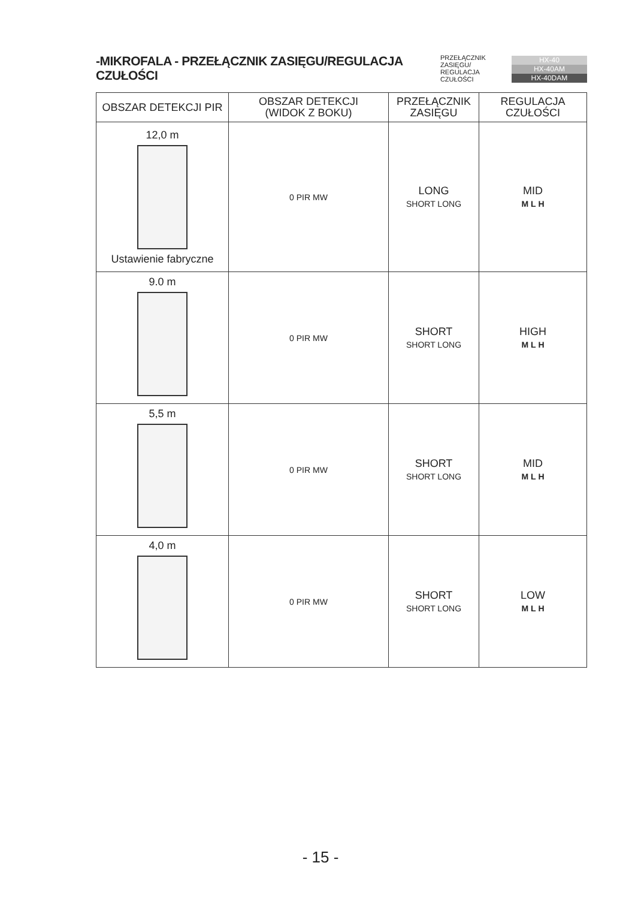-MIKROFALA - PRZEŁĄCZNIK ZASIĘGU/REGULACJA CZUŁOŚCI
PRZEŁĄCZNIK ZASIĘGU/
REGULACJA CZUŁOŚCI
HX-40
HX-40AM
HX-40DAM
| OBSZAR DETEKCJI PIR | OBSZAR DETEKCJI (WIDOK Z BOKU) | PRZEŁĄCZNIK ZASIĘGU | REGULACJA CZUŁOŚCI |
| --- | --- | --- | --- |
| 12,0 m Ustawienie fabryczne | 0 PIR MW | LONG SHORT LONG | MID M L H |
| 9.0 m | 0 PIR MW | SHORT SHORT LONG | HIGH M L H |
| 5,5 m | 0 PIR MW | SHORT SHORT LONG | MID M L H |
| 4,0 m | 0 PIR MW | SHORT SHORT LONG | LOW M L H |
- 15 -